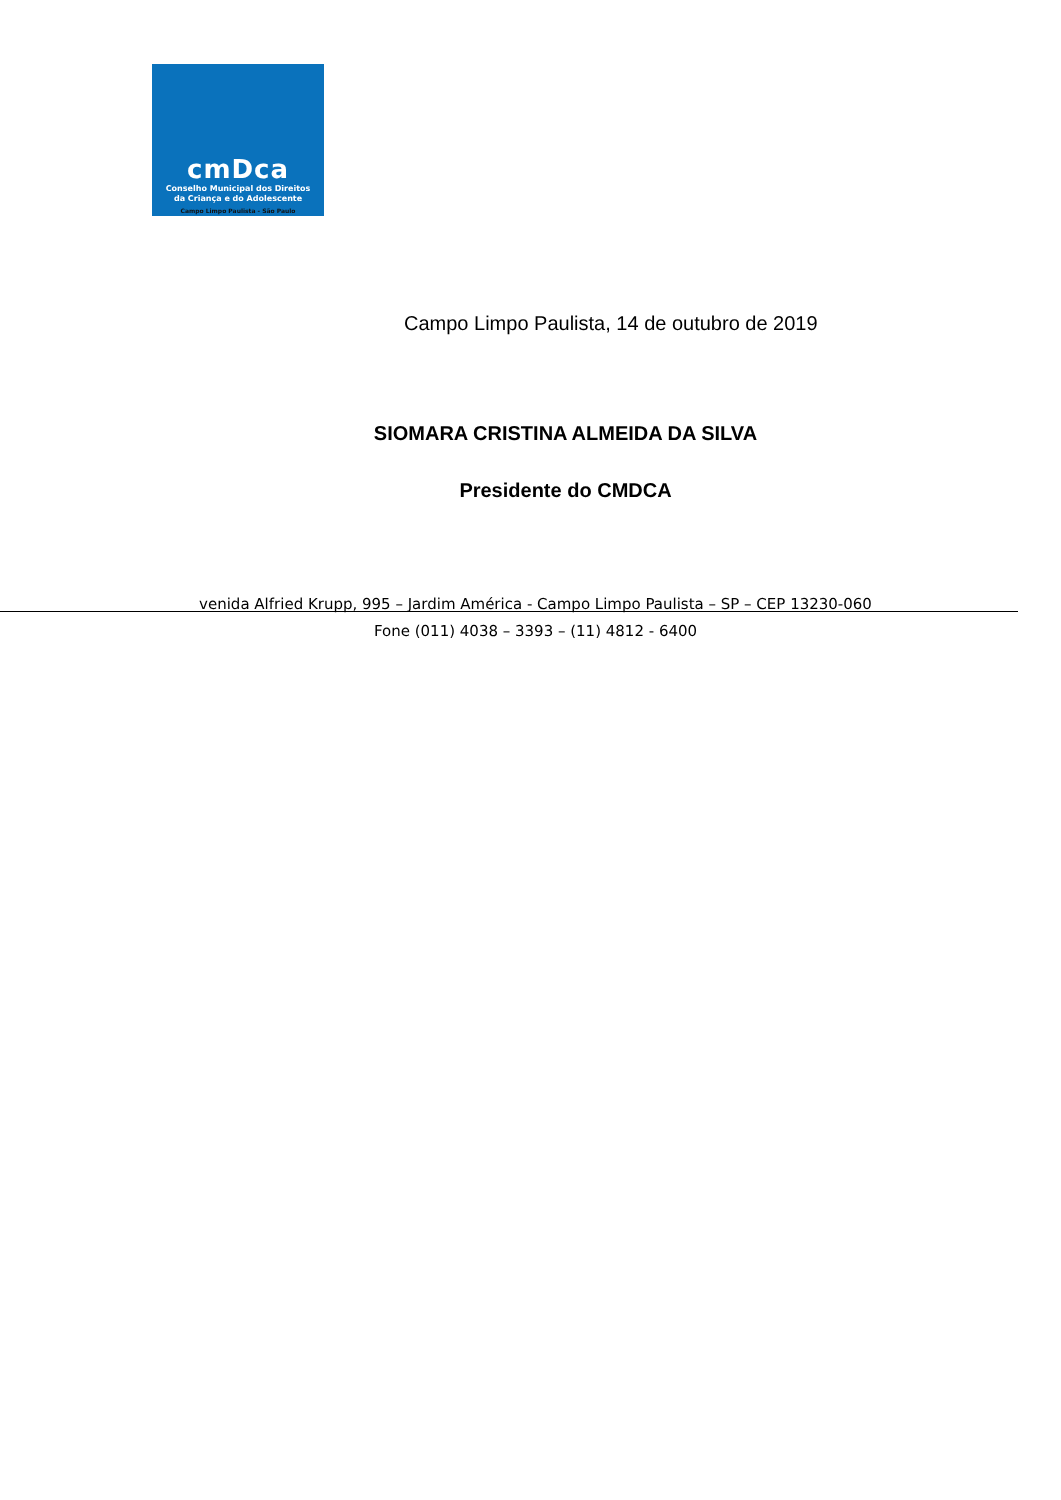cmDca
Conselho Municipal dos Direitos
da Criança e do Adolescente
Campo Limpo Paulista - São Paulo
Campo Limpo Paulista, 14 de outubro de 2019
SIOMARA CRISTINA ALMEIDA DA SILVA
Presidente do CMDCA
venida Alfried Krupp, 995 – Jardim América - Campo Limpo Paulista – SP – CEP 13230-060
Fone (011) 4038 – 3393 – (11) 4812 - 6400